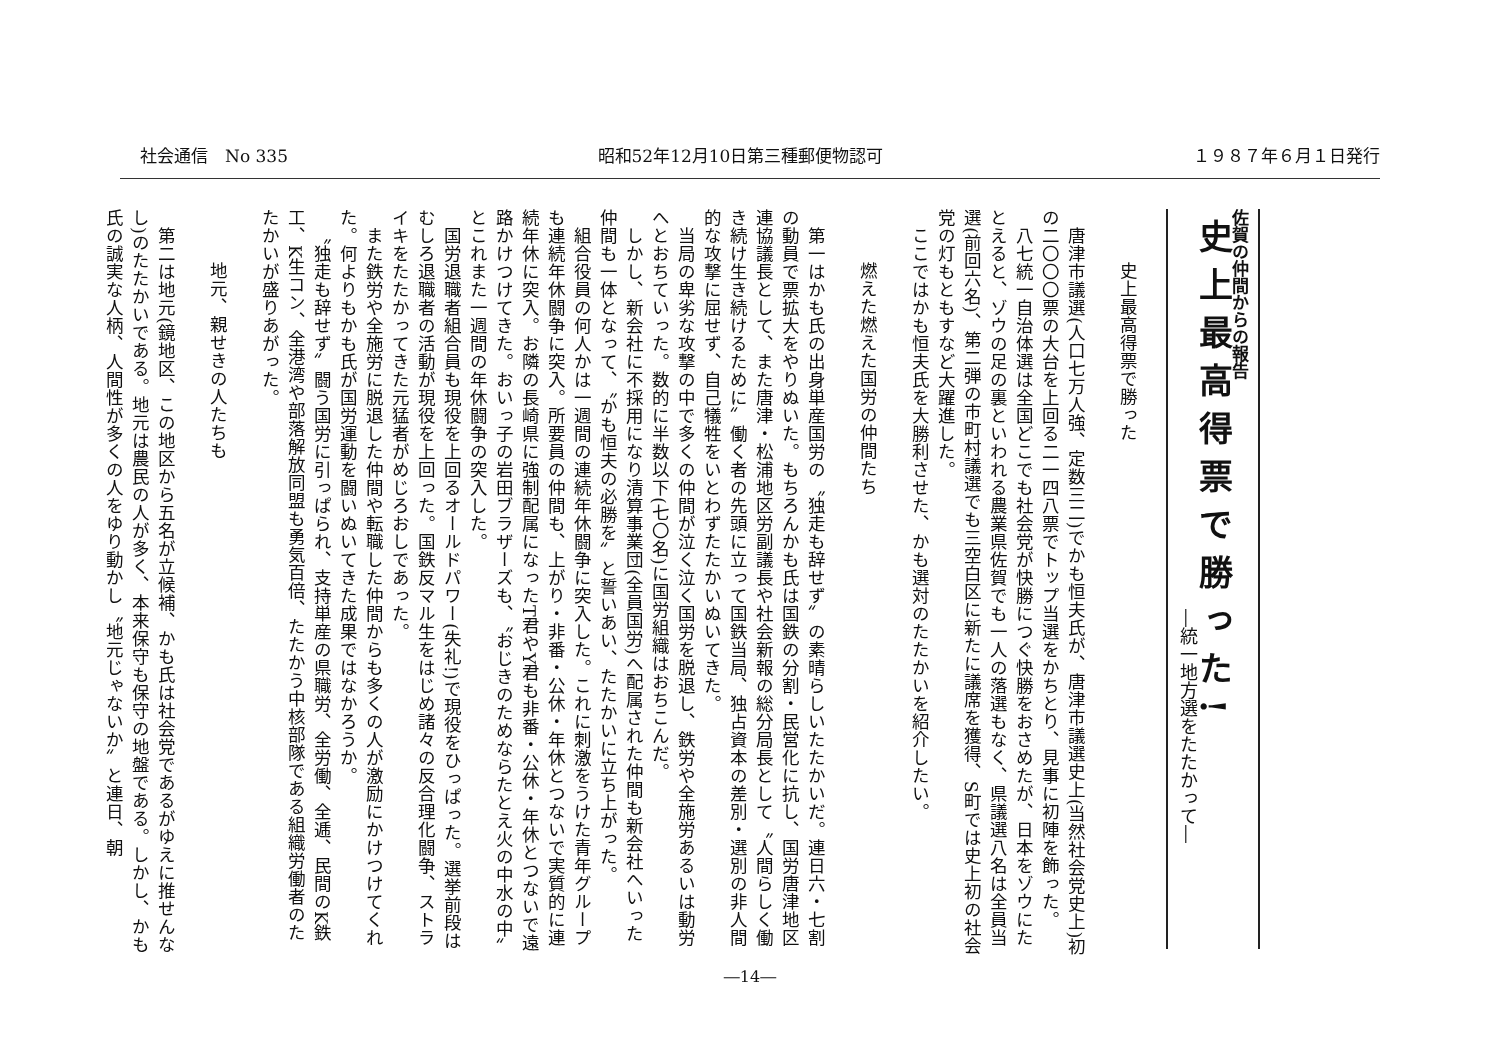社会通信　No 335 昭和52年12月10日第三種郵便物認可 １９８７年６月１日発行
佐賀の仲間からの報告
史上最高得票で勝った!
―統一地方選をたたかって―
史上最高得票で勝った
唐津市議選(人口七万人強、定数三二)でかも恒夫氏が、唐津市議選史上(当然社会党史上)初の二〇〇〇票の大台を上回る二一四八票でトップ当選をかちとり、見事に初陣を飾った。
八七統一自治体選は全国どこでも社会党が快勝につぐ快勝をおさめたが、日本をゾウにたとえると、ゾウの足の裏といわれる農業県佐賀でも一人の落選もなく、県議選八名は全員当選(前回六名)、第二弾の市町村議選でも三空白区に新たに議席を獲得、S町では史上初の社会党の灯もともすなど大躍進した。
ここではかも恒夫氏を大勝利させた、かも選対のたたかいを紹介したい。
燃えた燃えた国労の仲間たち
第一はかも氏の出身単産国労の〝独走も辞せず〟の素晴らしいたたかいだ。連日六・七割の動員で票拡大をやりぬいた。もちろんかも氏は国鉄の分割・民営化に抗し、国労唐津地区連協議長として、また唐津・松浦地区労副議長や社会新報の総分局長として〝人間らしく働き続け生き続けるために〟働く者の先頭に立って国鉄当局、独占資本の差別・選別の非人間的な攻撃に屈せず、自己犠牲をいとわずたたかいぬいてきた。
当局の卑劣な攻撃の中で多くの仲間が泣く泣く国労を脱退し、鉄労や全施労あるいは動労へとおちていった。数的に半数以下(七〇名)に国労組織はおちこんだ。
しかし、新会社に不採用になり清算事業団(全員国労)へ配属された仲間も新会社へいった仲間も一体となって、〝かも恒夫の必勝を〟と誓いあい、たたかいに立ち上がった。
組合役員の何人かは一週間の連続年休闘争に突入した。これに刺激をうけた青年グループも連続年休闘争に突入。所要員の仲間も、上がり・非番・公休・年休とつないで実質的に連続年休に突入。お隣の長崎県に強制配属になったT君やY君も非番・公休・年休とつないで遠路かけつけてきた。おいっ子の岩田ブラザーズも、〝おじきのためならたとえ火の中水の中〟とこれまた一週間の年休闘争の突入した。
国労退職者組合員も現役を上回るオールドパワー(失礼!)で現役をひっぱった。選挙前段はむしろ退職者の活動が現役を上回った。国鉄反マル生をはじめ諸々の反合理化闘争、ストライキをたたかってきた元猛者がめじろおしであった。
また鉄労や全施労に脱退した仲間や転職した仲間からも多くの人が激励にかけつけてくれた。何よりもかも氏が国労運動を闘いぬいてきた成果ではなかろうか。
〝独走も辞せず〟闘う国労に引っぱられ、支持単産の県職労、全労働、全逓、民間のK鉄工、K生コン、全港湾や部落解放同盟も勇気百倍、たたかう中核部隊である組織労働者のたたかいが盛りあがった。
地元、親せきの人たちも
第二は地元(鏡地区、この地区から五名が立候補、かも氏は社会党であるがゆえに推せんなし)のたたかいである。地元は農民の人が多く、本来保守も保守の地盤である。しかし、かも氏の誠実な人柄、人間性が多くの人をゆり動かし〝地元じゃないか〟と連日、朝
―14―